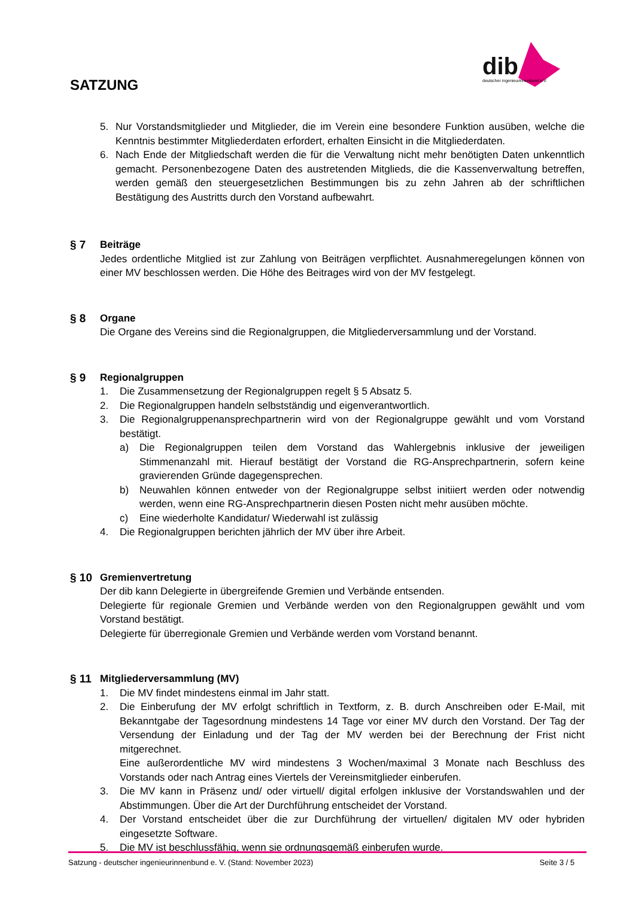SATZUNG
dib
deutscher ingenieurinnenbund e.V.
5. Nur Vorstandsmitglieder und Mitglieder, die im Verein eine besondere Funktion ausüben, welche die Kenntnis bestimmter Mitgliederdaten erfordert, erhalten Einsicht in die Mitgliederdaten.
6. Nach Ende der Mitgliedschaft werden die für die Verwaltung nicht mehr benötigten Daten unkenntlich gemacht. Personenbezogene Daten des austretenden Mitglieds, die die Kassenverwaltung betreffen, werden gemäß den steuergesetzlichen Bestimmungen bis zu zehn Jahren ab der schriftlichen Bestätigung des Austritts durch den Vorstand aufbewahrt.
§ 7 Beiträge
Jedes ordentliche Mitglied ist zur Zahlung von Beiträgen verpflichtet. Ausnahmeregelungen können von einer MV beschlossen werden. Die Höhe des Beitrages wird von der MV festgelegt.
§ 8 Organe
Die Organe des Vereins sind die Regionalgruppen, die Mitgliederversammlung und der Vorstand.
§ 9 Regionalgruppen
1. Die Zusammensetzung der Regionalgruppen regelt § 5 Absatz 5.
2. Die Regionalgruppen handeln selbstständig und eigenverantwortlich.
3. Die Regionalgruppenansprechpartnerin wird von der Regionalgruppe gewählt und vom Vorstand bestätigt.
a) Die Regionalgruppen teilen dem Vorstand das Wahlergebnis inklusive der jeweiligen Stimmenanzahl mit. Hierauf bestätigt der Vorstand die RG-Ansprechpartnerin, sofern keine gravierenden Gründe dagegensprechen.
b) Neuwahlen können entweder von der Regionalgruppe selbst initiiert werden oder notwendig werden, wenn eine RG-Ansprechpartnerin diesen Posten nicht mehr ausüben möchte.
c) Eine wiederholte Kandidatur/ Wiederwahl ist zulässig
4. Die Regionalgruppen berichten jährlich der MV über ihre Arbeit.
§ 10 Gremienvertretung
Der dib kann Delegierte in übergreifende Gremien und Verbände entsenden.
Delegierte für regionale Gremien und Verbände werden von den Regionalgruppen gewählt und vom Vorstand bestätigt.
Delegierte für überregionale Gremien und Verbände werden vom Vorstand benannt.
§ 11 Mitgliederversammlung (MV)
1. Die MV findet mindestens einmal im Jahr statt.
2. Die Einberufung der MV erfolgt schriftlich in Textform, z. B. durch Anschreiben oder E-Mail, mit Bekanntgabe der Tagesordnung mindestens 14 Tage vor einer MV durch den Vorstand. Der Tag der Versendung der Einladung und der Tag der MV werden bei der Berechnung der Frist nicht mitgerechnet.
Eine außerordentliche MV wird mindestens 3 Wochen/maximal 3 Monate nach Beschluss des Vorstands oder nach Antrag eines Viertels der Vereinsmitglieder einberufen.
3. Die MV kann in Präsenz und/ oder virtuell/ digital erfolgen inklusive der Vorstandswahlen und der Abstimmungen. Über die Art der Durchführung entscheidet der Vorstand.
4. Der Vorstand entscheidet über die zur Durchführung der virtuellen/ digitalen MV oder hybriden eingesetzte Software.
5. Die MV ist beschlussfähig, wenn sie ordnungsgemäß einberufen wurde.
Satzung - deutscher ingenieurinnenbund e. V. (Stand: November 2023) Seite 3 / 5